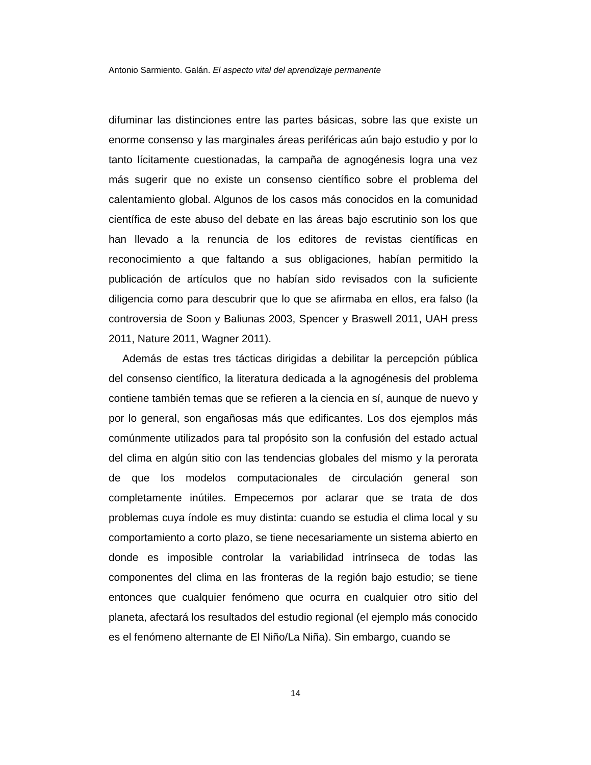Antonio Sarmiento. Galán. El aspecto vital del aprendizaje permanente
difuminar las distinciones entre las partes básicas, sobre las que existe un enorme consenso y las marginales áreas periféricas aún bajo estudio y por lo tanto lícitamente cuestionadas, la campaña de agnogénesis logra una vez más sugerir que no existe un consenso científico sobre el problema del calentamiento global. Algunos de los casos más conocidos en la comunidad científica de este abuso del debate en las áreas bajo escrutinio son los que han llevado a la renuncia de los editores de revistas científicas en reconocimiento a que faltando a sus obligaciones, habían permitido la publicación de artículos que no habían sido revisados con la suficiente diligencia como para descubrir que lo que se afirmaba en ellos, era falso (la controversia de Soon y Baliunas 2003, Spencer y Braswell 2011, UAH press 2011, Nature 2011, Wagner 2011).
Además de estas tres tácticas dirigidas a debilitar la percepción pública del consenso científico, la literatura dedicada a la agnogénesis del problema contiene también temas que se refieren a la ciencia en sí, aunque de nuevo y por lo general, son engañosas más que edificantes. Los dos ejemplos más comúnmente utilizados para tal propósito son la confusión del estado actual del clima en algún sitio con las tendencias globales del mismo y la perorata de que los modelos computacionales de circulación general son completamente inútiles. Empecemos por aclarar que se trata de dos problemas cuya índole es muy distinta: cuando se estudia el clima local y su comportamiento a corto plazo, se tiene necesariamente un sistema abierto en donde es imposible controlar la variabilidad intrínseca de todas las componentes del clima en las fronteras de la región bajo estudio; se tiene entonces que cualquier fenómeno que ocurra en cualquier otro sitio del planeta, afectará los resultados del estudio regional (el ejemplo más conocido es el fenómeno alternante de El Niño/La Niña). Sin embargo, cuando se
14